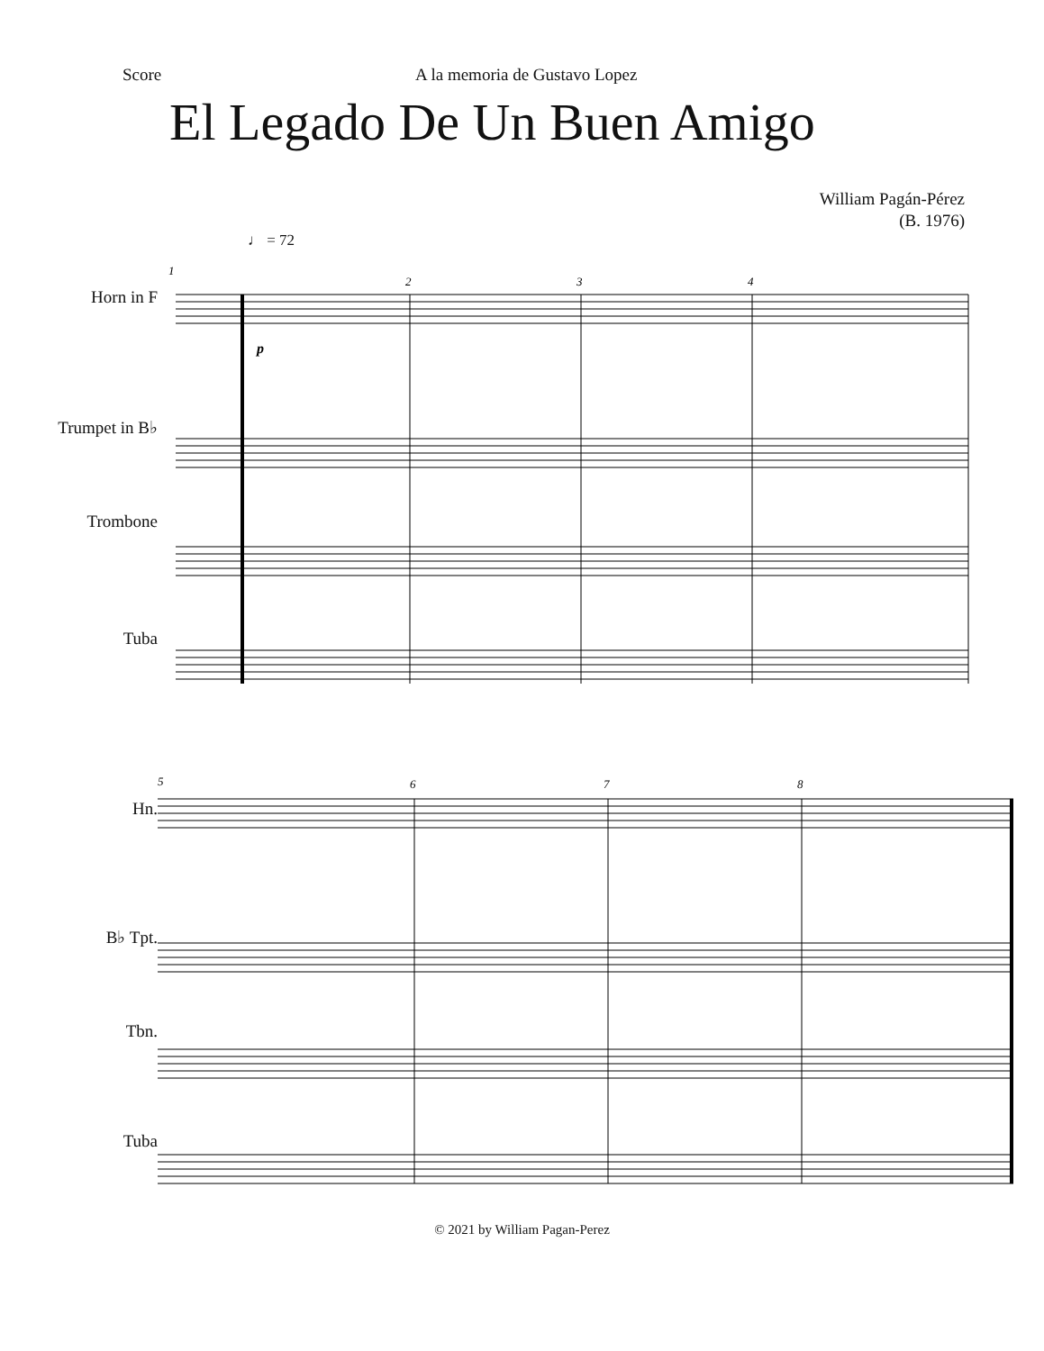Score A la memoria de Gustavo Lopez
El Legado De Un Buen Amigo
William Pagán-Pérez
(B. 1976)
♩ = 72
Horn in F
Trumpet in B♭
Trombone
Tuba
p
1
2
3
4
Hn.
B♭ Tpt.
Tbn.
Tuba
5
6
7
8
© 2021 by William Pagan-Perez